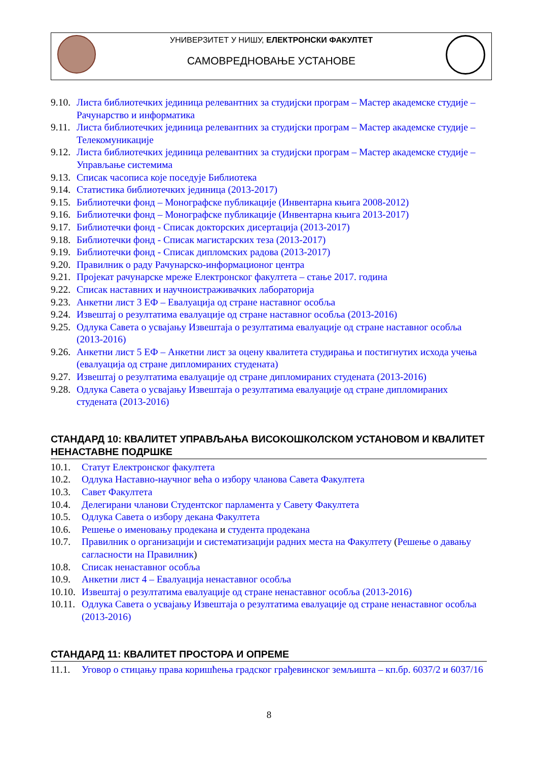УНИВЕРЗИТЕТ У НИШУ, ЕЛЕКТРОНСКИ ФАКУЛТЕТ
САМОВРЕДНОВАЊЕ УСТАНОВЕ
9.10. Листа библиотечких јединица релевантних за студијски програм – Мастер академске студије – Рачунарство и информатика
9.11. Листа библиотечких јединица релевантних за студијски програм – Мастер академске студије – Телекомуникације
9.12. Листа библиотечких јединица релевантних за студијски програм – Мастер академске студије – Управљање системима
9.13. Списак часописа које поседује Библиотека
9.14. Статистика библиотечких јединица (2013-2017)
9.15. Библиотечки фонд – Монографске публикације (Инвентарна књига 2008-2012)
9.16. Библиотечки фонд – Монографске публикације (Инвентарна књига 2013-2017)
9.17. Библиотечки фонд - Списак докторских дисертација (2013-2017)
9.18. Библиотечки фонд - Списак магистарских теза (2013-2017)
9.19. Библиотечки фонд - Списак дипломских радова (2013-2017)
9.20. Правилник о раду Рачунарско-информационог центра
9.21. Пројекат рачунарске мреже Електронског факултета – стање 2017. година
9.22. Списак наставних и научноистраживачких лабораторија
9.23. Анкетни лист 3 ЕФ – Евалуација од стране наставног особља
9.24. Извештај о резултатима евалуације од стране наставног особља (2013-2016)
9.25. Одлука Савета о усвајању Извештаја о резултатима евалуације од стране наставног особља (2013-2016)
9.26. Анкетни лист 5 ЕФ – Анкетни лист за оцену квалитета студирања и постигнутих исхода учења (евалуација од стране дипломираних студената)
9.27. Извештај о резултатима евалуације од стране дипломираних студената (2013-2016)
9.28. Одлука Савета о усвајању Извештаја о резултатима евалуације од стране дипломираних студената (2013-2016)
СТАНДАРД 10: КВАЛИТЕТ УПРАВЉАЊА ВИСОКОШКОЛСКОМ УСТАНОВОМ И КВАЛИТЕТ НЕНАСТАВНЕ ПОДРШКЕ
10.1. Статут Електронског факултета
10.2. Одлука Наставно-научног већа о избору чланова Савета Факултета
10.3. Савет Факултета
10.4. Делегирани чланови Студентског парламента у Савету Факултета
10.5. Одлука Савета о избору декана Факултета
10.6. Решење о именовању продекана и студента продекана
10.7. Правилник о организацији и систематизацији радних места на Факултету (Решење о давању сагласности на Правилник)
10.8. Списак ненаставног особља
10.9. Анкетни лист 4 – Евалуација ненаставног особља
10.10. Извештај о резултатима евалуације од стране ненаставног особља (2013-2016)
10.11. Одлука Савета о усвајању Извештаја о резултатима евалуације од стране ненаставног особља (2013-2016)
СТАНДАРД 11: КВАЛИТЕТ ПРОСТОРА И ОПРЕМЕ
11.1. Уговор о стицању права коришћења градског грађевинског земљишта – кп.бр. 6037/2 и 6037/16
8